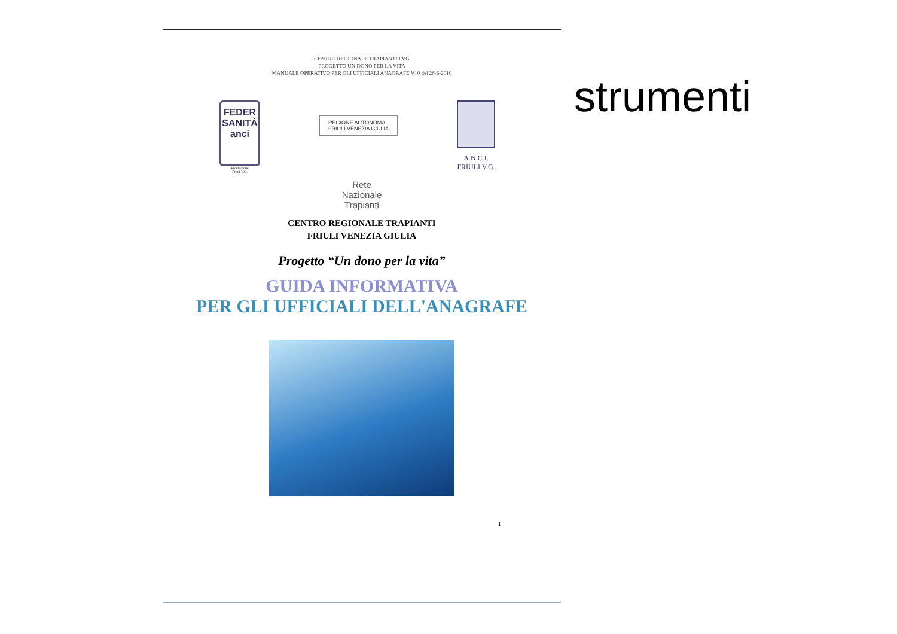CENTRO REGIONALE TRAPIANTI FVG
PROGETTO UN DONO PER LA VITA
MANUALE OPERATIVO PER GLI UFFICIALI ANAGRAFE V10 del 26-6-2010
FEDER
SANITÀ
anci
Federazione
Friuli V.G.
REGIONE AUTONOMA
FRIULI VENEZIA GIULIA
A.N.C.I.
FRIULI V.G.
Rete
Nazionale
Trapianti
CENTRO REGIONALE TRAPIANTI
FRIULI VENEZIA GIULIA
Progetto “Un dono per la vita”
GUIDA INFORMATIVA
PER GLI UFFICIALI DELL'ANAGRAFE
1
strumenti